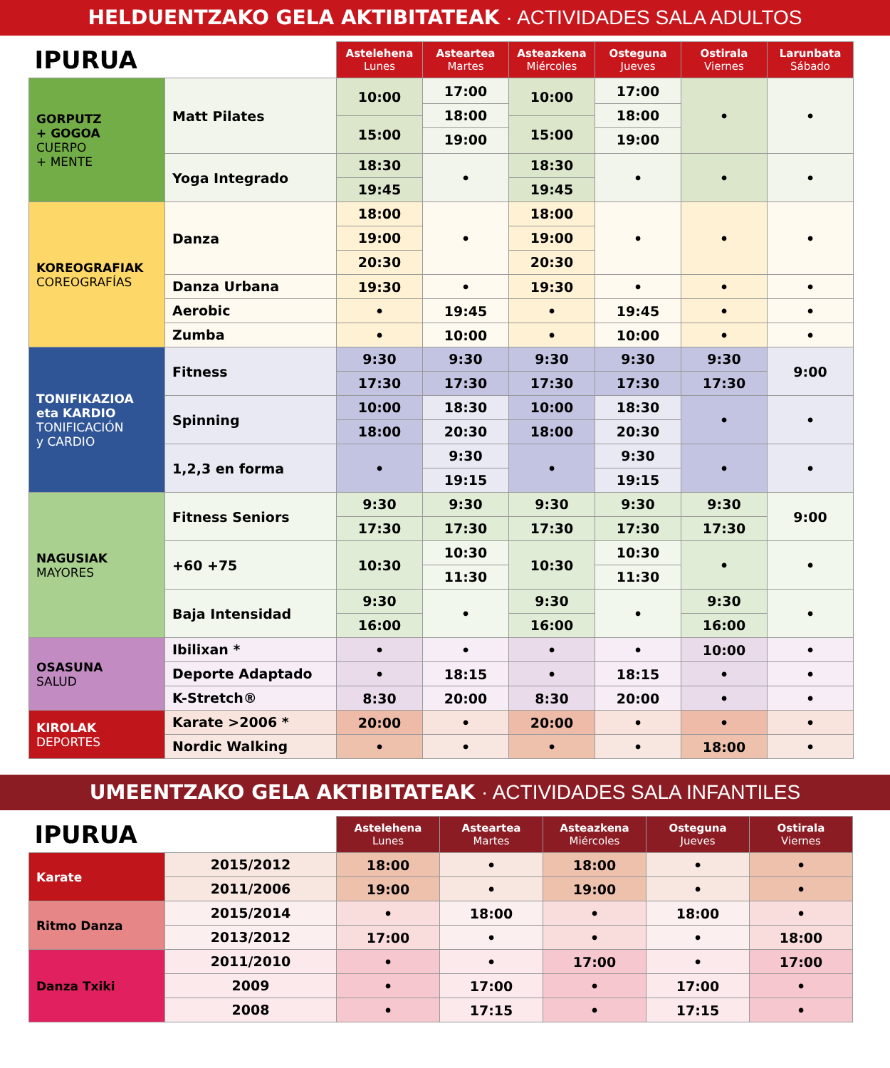HELDUENTZAKO GELA AKTIBITATEAK · ACTIVIDADES SALA ADULTOS
| IPURUA | | Astelehena Lunes | Asteartea Martes | Asteazkena Miércoles | Osteguna Jueves | Ostirala Viernes | Larunbata Sábado |
| --- | --- | --- | --- | --- | --- | --- | --- |
| GORPUTZ + GOGOA CUERPO + MENTE | Matt Pilates | 10:00 15:00 | 17:00 18:00 19:00 | 10:00 15:00 | 17:00 18:00 19:00 | • | • |
| | Yoga Integrado | 18:30 19:45 | • | 18:30 19:45 | • | • | • |
| KOREOGRAFIAK COREOGRAFÍAS | Danza | 18:00 19:00 20:30 | • | 18:00 19:00 20:30 | • | • | • |
| | Danza Urbana | 19:30 | • | 19:30 | • | • | • |
| | Aerobic | • | 19:45 | • | 19:45 | • | • |
| | Zumba | • | 10:00 | • | 10:00 | • | • |
| TONIFIKAZIOA eta KARDIO TONIFICACIÓN y CARDIO | Fitness | 9:30 17:30 | 9:30 17:30 | 9:30 17:30 | 9:30 17:30 | 9:30 17:30 | 9:00 |
| | Spinning | 10:00 18:00 | 18:30 20:30 | 10:00 18:00 | 18:30 20:30 | • | • |
| | 1,2,3 en forma | • | 9:30 19:15 | • | 9:30 19:15 | • | • |
| NAGUSIAK MAYORES | Fitness Seniors | 9:30 17:30 | 9:30 17:30 | 9:30 17:30 | 9:30 17:30 | 9:30 17:30 | 9:00 |
| | +60 +75 | 10:30 | 10:30 11:30 | 10:30 | 10:30 11:30 | • | • |
| | Baja Intensidad | 9:30 16:00 | • | 9:30 16:00 | • | 9:30 16:00 | • |
| OSASUNA SALUD | Ibilixan * | • | • | • | • | 10:00 | • |
| | Deporte Adaptado | • | 18:15 | • | 18:15 | • | • |
| | K-Stretch® | 8:30 | 20:00 | 8:30 | 20:00 | • | • |
| KIROLAK DEPORTES | Karate >2006 * | 20:00 | • | 20:00 | • | • | • |
| | Nordic Walking | • | • | • | • | 18:00 | • |
UMEENTZAKO GELA AKTIBITATEAK · ACTIVIDADES SALA INFANTILES
| IPURUA | | Astelehena Lunes | Asteartea Martes | Asteazkena Miércoles | Osteguna Jueves | Ostirala Viernes |
| --- | --- | --- | --- | --- | --- | --- |
| Karate | 2015/2012 | 18:00 | • | 18:00 | • | • |
| | 2011/2006 | 19:00 | • | 19:00 | • | • |
| Ritmo Danza | 2015/2014 | • | 18:00 | • | 18:00 | • |
| | 2013/2012 | 17:00 | • | • | • | 18:00 |
| Danza Txiki | 2011/2010 | • | • | 17:00 | • | 17:00 |
| | 2009 | • | 17:00 | • | 17:00 | • |
| | 2008 | • | 17:15 | • | 17:15 | • |